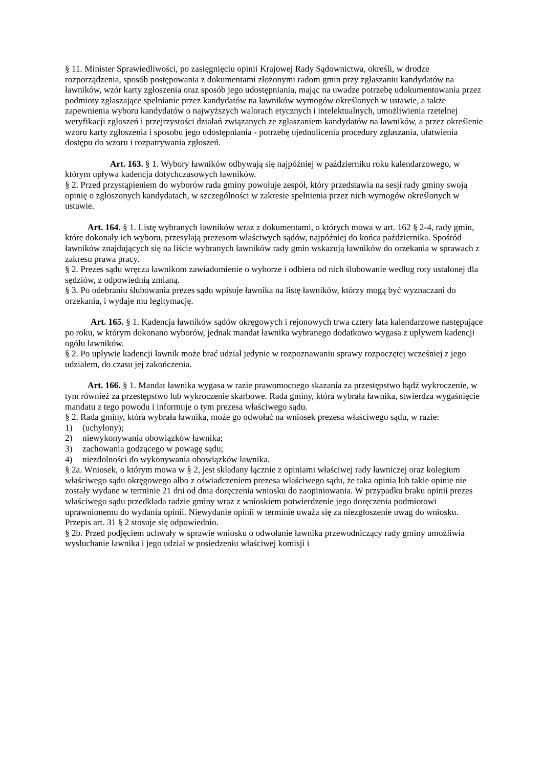§ 11. Minister Sprawiedliwości, po zasięgnięciu opinii Krajowej Rady Sądownictwa, określi, w drodze rozporządzenia, sposób postępowania z dokumentami złożonymi radom gmin przy zgłaszaniu kandydatów na ławników, wzór karty zgłoszenia oraz sposób jego udostępniania, mając na uwadze potrzebę udokumentowania przez podmioty zgłaszające spełnianie przez kandydatów na ławników wymogów określonych w ustawie, a także zapewnienia wyboru kandydatów o najwyższych walorach etycznych i intelektualnych, umożliwienia rzetelnej weryfikacji zgłoszeń i przejrzystości działań związanych ze zgłaszaniem kandydatów na ławników, a przez określenie wzoru karty zgłoszenia i sposobu jego udostępniania - potrzebę ujednolicenia procedury zgłaszania, ułatwienia dostępu do wzoru i rozpatrywania zgłoszeń.
Art. 163. § 1. Wybory ławników odbywają się najpóźniej w październiku roku kalendarzowego, w którym upływa kadencja dotychczasowych ławników.
§ 2. Przed przystąpieniem do wyborów rada gminy powołuje zespół, który przedstawia na sesji rady gminy swoją opinię o zgłoszonych kandydatach, w szczególności w zakresie spełnienia przez nich wymogów określonych w ustawie.
Art. 164. § 1. Listę wybranych ławników wraz z dokumentami, o których mowa w art. 162 § 2-4, rady gmin, które dokonały ich wyboru, przesyłają prezesom właściwych sądów, najpóźniej do końca października. Spośród ławników znajdujących się na liście wybranych ławników rady gmin wskazują ławników do orzekania w sprawach z zakresu prawa pracy.
§ 2. Prezes sądu wręcza ławnikom zawiadomienie o wyborze i odbiera od nich ślubowanie według roty ustalonej dla sędziów, z odpowiednią zmianą.
§ 3. Po odebraniu ślubowania prezes sądu wpisuje ławnika na listę ławników, którzy mogą być wyznaczani do orzekania, i wydaje mu legitymację.
Art. 165. § 1. Kadencja ławników sądów okręgowych i rejonowych trwa cztery lata kalendarzowe następujące po roku, w którym dokonano wyborów, jednak mandat ławnika wybranego dodatkowo wygasa z upływem kadencji ogółu ławników.
§ 2. Po upływie kadencji ławnik może brać udział jedynie w rozpoznawaniu sprawy rozpoczętej wcześniej z jego udziałem, do czasu jej zakończenia.
Art. 166. § 1. Mandat ławnika wygasa w razie prawomocnego skazania za przestępstwo bądź wykroczenie, w tym również za przestępstwo lub wykroczenie skarbowe. Rada gminy, która wybrała ławnika, stwierdza wygaśnięcie mandatu z tego powodu i informuje o tym prezesa właściwego sądu.
§ 2. Rada gminy, która wybrała ławnika, może go odwołać na wniosek prezesa właściwego sądu, w razie:
1) (uchylony);
2) niewykonywania obowiązków ławnika;
3) zachowania godzącego w powagę sądu;
4) niezdolności do wykonywania obowiązków ławnika.
§ 2a. Wniosek, o którym mowa w § 2, jest składany łącznie z opiniami właściwej rady ławniczej oraz kolegium właściwego sądu okręgowego albo z oświadczeniem prezesa właściwego sądu, że taka opinia lub takie opinie nie zostały wydane w terminie 21 dni od dnia doręczenia wniosku do zaopiniowania. W przypadku braku opinii prezes właściwego sądu przedkłada radzie gminy wraz z wnioskiem potwierdzenie jego doręczenia podmiotowi uprawnionemu do wydania opinii. Niewydanie opinii w terminie uważa się za niezgłoszenie uwag do wniosku. Przepis art. 31 § 2 stosuje się odpowiednio.
§ 2b. Przed podjęciem uchwały w sprawie wniosku o odwołanie ławnika przewodniczący rady gminy umożliwia wysłuchanie ławnika i jego udział w posiedzeniu właściwej komisji i